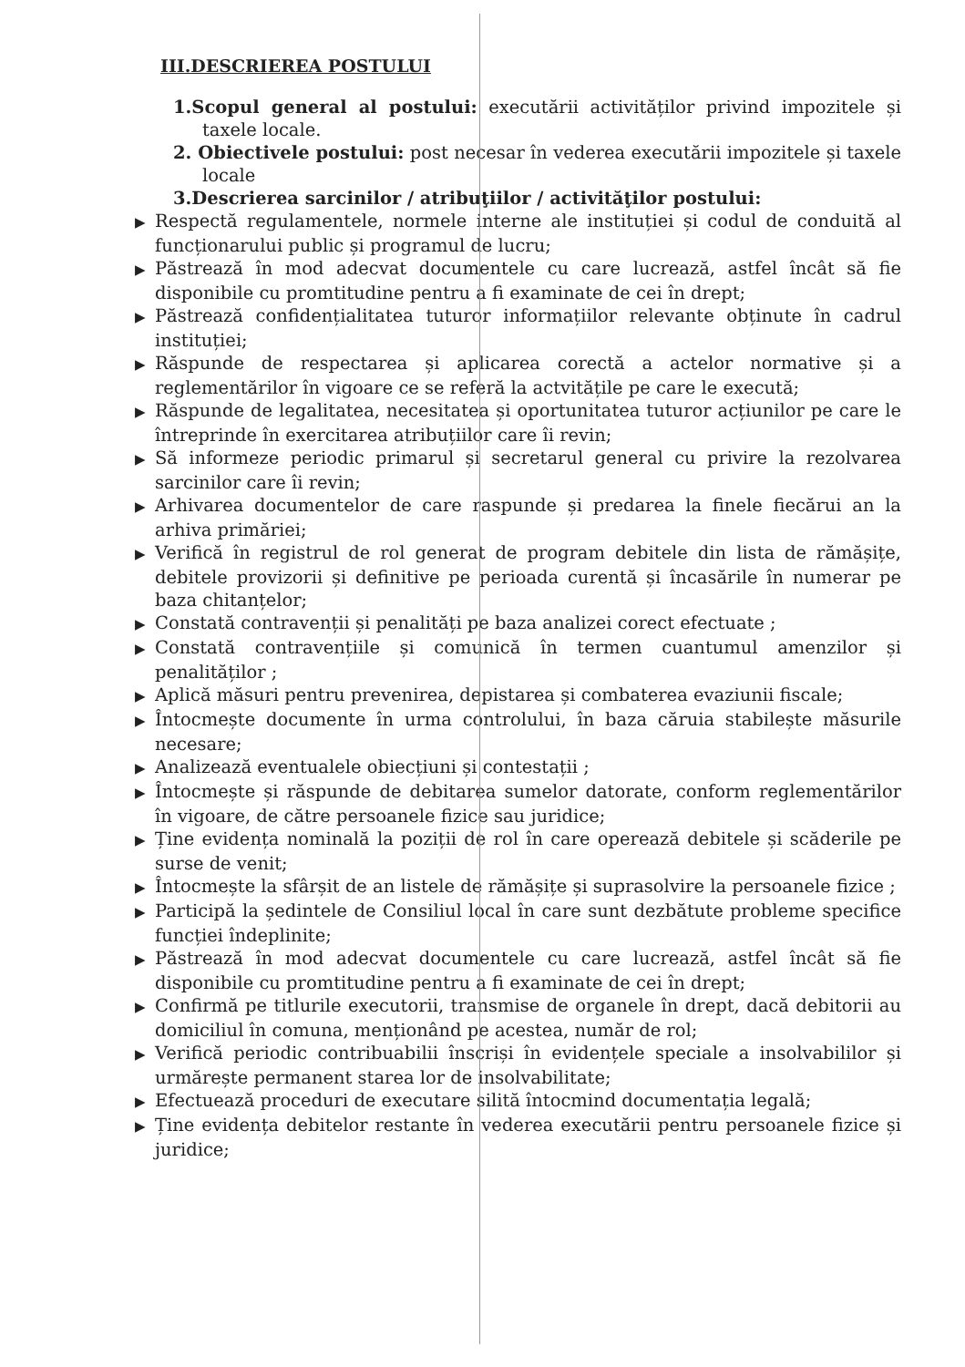III.DESCRIEREA POSTULUI
1.Scopul general al postului: executării activităților privind impozitele și taxele locale.
2. Obiectivele postului: post necesar în vederea executării impozitele și taxele locale
3.Descrierea sarcinilor / atribuţiilor / activităţilor postului:
▶ Respectă regulamentele, normele interne ale instituției și codul de conduită al funcționarului public și programul de lucru;
▶ Păstrează în mod adecvat documentele cu care lucrează, astfel încât să fie disponibile cu promtitudine pentru a fi examinate de cei în drept;
▶ Păstrează confidențialitatea tuturor informațiilor relevante obținute în cadrul instituției;
▶ Răspunde de respectarea și aplicarea corectă a actelor normative și a reglementărilor în vigoare ce se referă la actvitățile pe care le execută;
▶ Răspunde de legalitatea, necesitatea și oportunitatea tuturor acțiunilor pe care le întreprinde în exercitarea atribuțiilor care îi revin;
▶ Să informeze periodic primarul și secretarul general cu privire la rezolvarea sarcinilor care îi revin;
▶ Arhivarea documentelor de care raspunde și predarea la finele fiecărui an la arhiva primăriei;
▶ Verifică în registrul de rol generat de program debitele din lista de rămășițe, debitele provizorii și definitive pe perioada curentă și încasările în numerar pe baza chitanțelor;
▶ Constată contravenții și penalități pe baza analizei corect efectuate ;
▶ Constată contravențiile și comunică în termen cuantumul amenzilor și penalităților ;
▶ Aplică măsuri pentru prevenirea, depistarea și combaterea evaziunii fiscale;
▶ Întocmește documente în urma controlului, în baza căruia stabilește măsurile necesare;
▶ Analizează eventualele obiecțiuni și contestații ;
▶ Întocmește și răspunde de debitarea sumelor datorate, conform reglementărilor în vigoare, de către persoanele fizice sau juridice;
▶ Ține evidența nominală la poziții de rol în care operează debitele și scăderile pe surse de venit;
▶ Întocmește la sfârșit de an listele de rămășițe și suprasolvire la persoanele fizice ;
▶ Participă la ședintele de Consiliul local în care sunt dezbătute probleme specifice funcției îndeplinite;
▶ Păstrează în mod adecvat documentele cu care lucrează, astfel încât să fie disponibile cu promtitudine pentru a fi examinate de cei în drept;
▶ Confirmă pe titlurile executorii, transmise de organele în drept, dacă debitorii au domiciliul în comuna, menționând pe acestea, număr de rol;
▶ Verifică periodic contribuabilii înscriși în evidențele speciale a insolvabililor și urmărește permanent starea lor de insolvabilitate;
▶ Efectuează proceduri de executare silită întocmind documentația legală;
▶ Ține evidența debitelor restante în vederea executării pentru persoanele fizice și juridice;